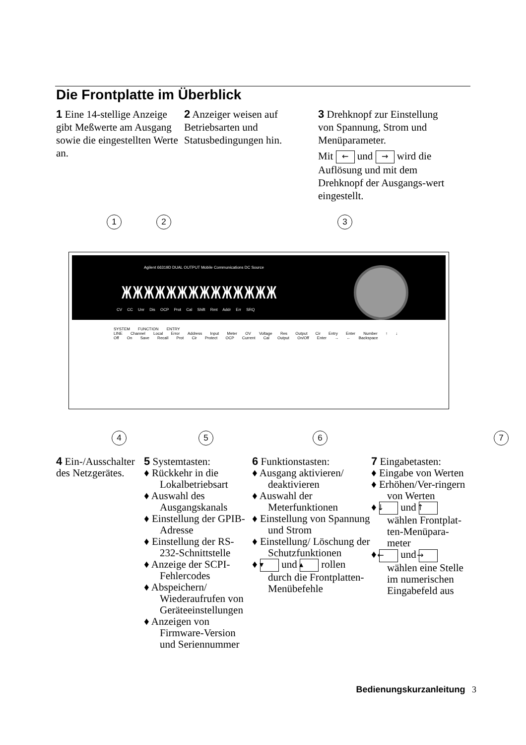Die Frontplatte im Überblick
1 Eine 14-stellige Anzeige gibt Meßwerte am Ausgang sowie die eingestellten Werte an.
2 Anzeiger weisen auf Betriebsarten und Statusbedingungen hin.
3 Drehknopf zur Einstellung von Spannung, Strom und Menüparameter.
Mit ← und → wird die Auflösung und mit dem Drehknopf der Ausgangs-wert eingestellt.
1 2 3
Agilent 66319D DUAL OUTPUT Mobile Communications DC Source
ЖЖЖЖЖЖЖЖЖЖЖЖЖЖ
CV CC Unr Dis OCP Prot Cal Shift Rmt Addr Err SRQ
SYSTEM FUNCTION ENTRY
LINE Channel Local Error Address Input Meter OV Voltage Res Output Cir Entry Enter Number ↑ ↓
Off On Save Recall Prot Cir Protect OCP Current Cal Output On/Off Enter → ← Backspace
4 5 6 7
4 Ein-/Ausschalter des Netzgerätes.
5 Systemtasten:
♦ Rückkehr in die Lokalbetriebsart
♦ Auswahl des Ausgangskanals
♦ Einstellung der GPIB-Adresse
♦ Einstellung der RS-232-Schnittstelle
♦ Anzeige der SCPI-Fehlercodes
♦ Abspeichern/ Wiederaufrufen von Geräteeinstellungen
♦ Anzeigen von Firmware-Version und Seriennummer
6 Funktionstasten:
♦ Ausgang aktivieren/ deaktivieren
♦ Auswahl der Meterfunktionen
♦ Einstellung von Spannung und Strom
♦ Einstellung/ Löschung der Schutzfunktionen
♦ ▾ und ▴ rollen durch die Frontplatten-Menübefehle
7 Eingabetasten:
♦ Eingabe von Werten
♦ Erhöhen/Ver-ringern von Werten
♦ ↓ und ↑ wählen Frontplat-ten-Menüpara-meter
♦ ← und → wählen eine Stelle im numerischen Eingabefeld aus
Bedienungskurzanleitung 3